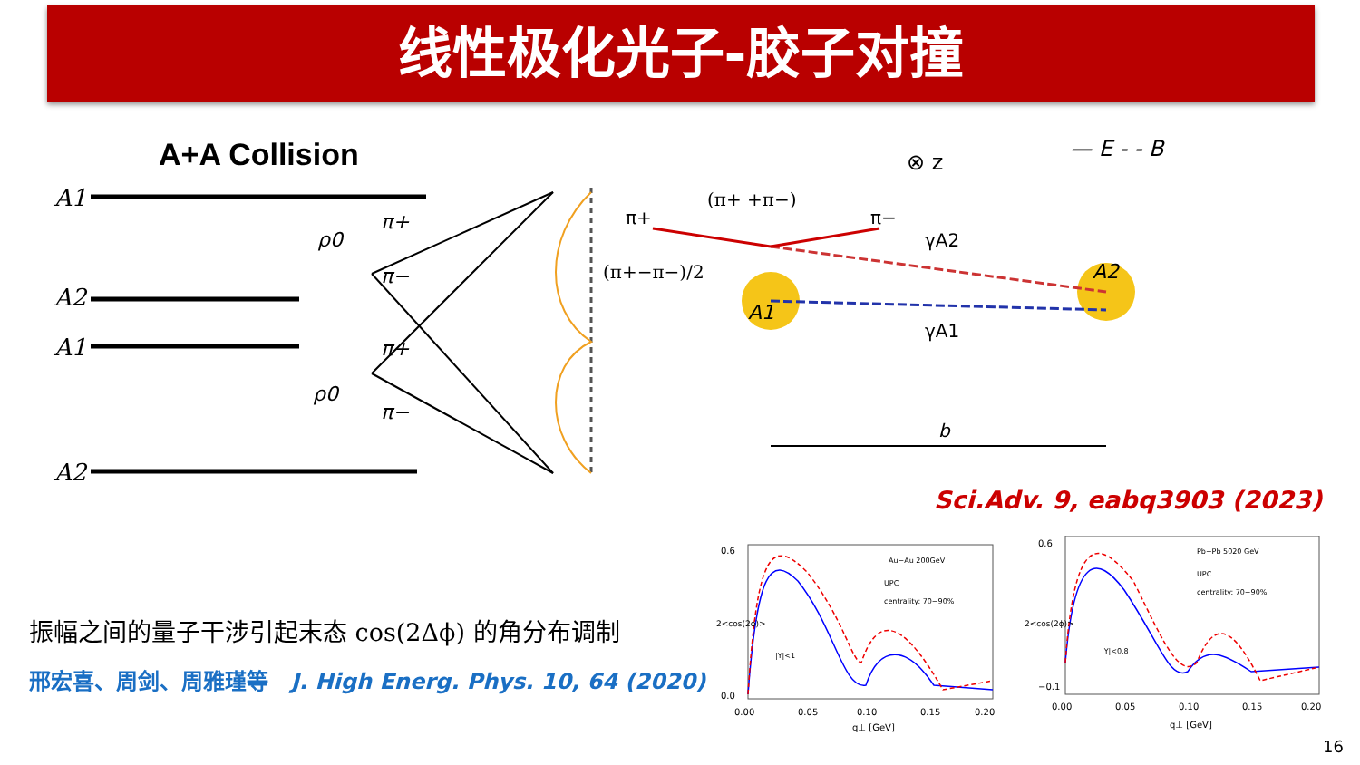线性极化光子-胶子对撞
A+A Collision
A1
A2
A1
A2
ρ0
π+
π−
π+
π−
ρ0
(π+ +π−)
π+
π−
(π+−π−)/2
A1
A2
γA2
γA1
⊗ z
— E - - B
b
Sci.Adv. 9, eabq3903 (2023)
振幅之间的量子干涉引起末态 cos(2Δϕ) 的角分布调制
邢宏喜、周剑、周雅瑾等 J. High Energ. Phys. 10, 64 (2020)
Au−Au 200GeV
UPC
centrality: 70−90%
|Y|<1
0.6
0.0
0.00
0.05
0.10
0.15
0.20
q⊥ [GeV]
2<cos(2ϕ)>
Pb−Pb 5020 GeV
UPC
centrality: 70−90%
|Y|<0.8
0.6
−0.1
0.00
0.05
0.10
0.15
0.20
q⊥ [GeV]
2<cos(2ϕ)>
16